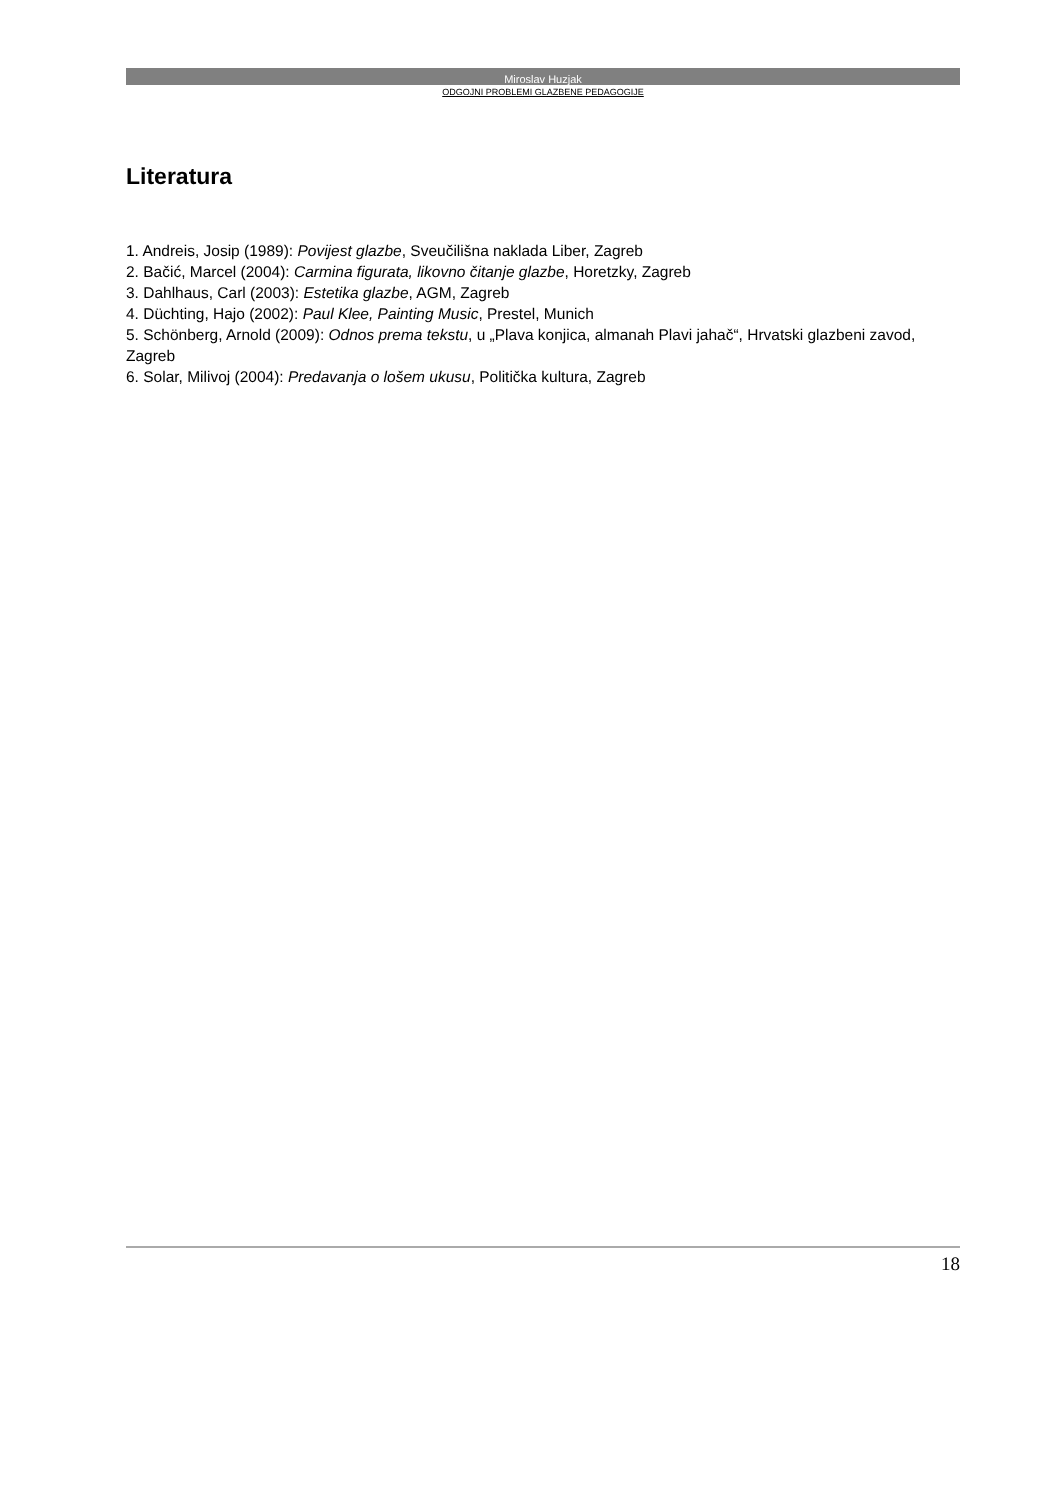Miroslav Huzjak
ODGOJNI PROBLEMI GLAZBENE PEDAGOGIJE
Literatura
1. Andreis, Josip (1989): Povijest glazbe, Sveučilišna naklada Liber, Zagreb
2. Bačić, Marcel (2004): Carmina figurata, likovno čitanje glazbe, Horetzky, Zagreb
3. Dahlhaus, Carl (2003): Estetika glazbe, AGM, Zagreb
4. Düchting, Hajo (2002): Paul Klee, Painting Music, Prestel, Munich
5. Schönberg, Arnold (2009): Odnos prema tekstu, u „Plava konjica, almanah Plavi jahač“, Hrvatski glazbeni zavod, Zagreb
6. Solar, Milivoj (2004): Predavanja o lošem ukusu, Politička kultura, Zagreb
18